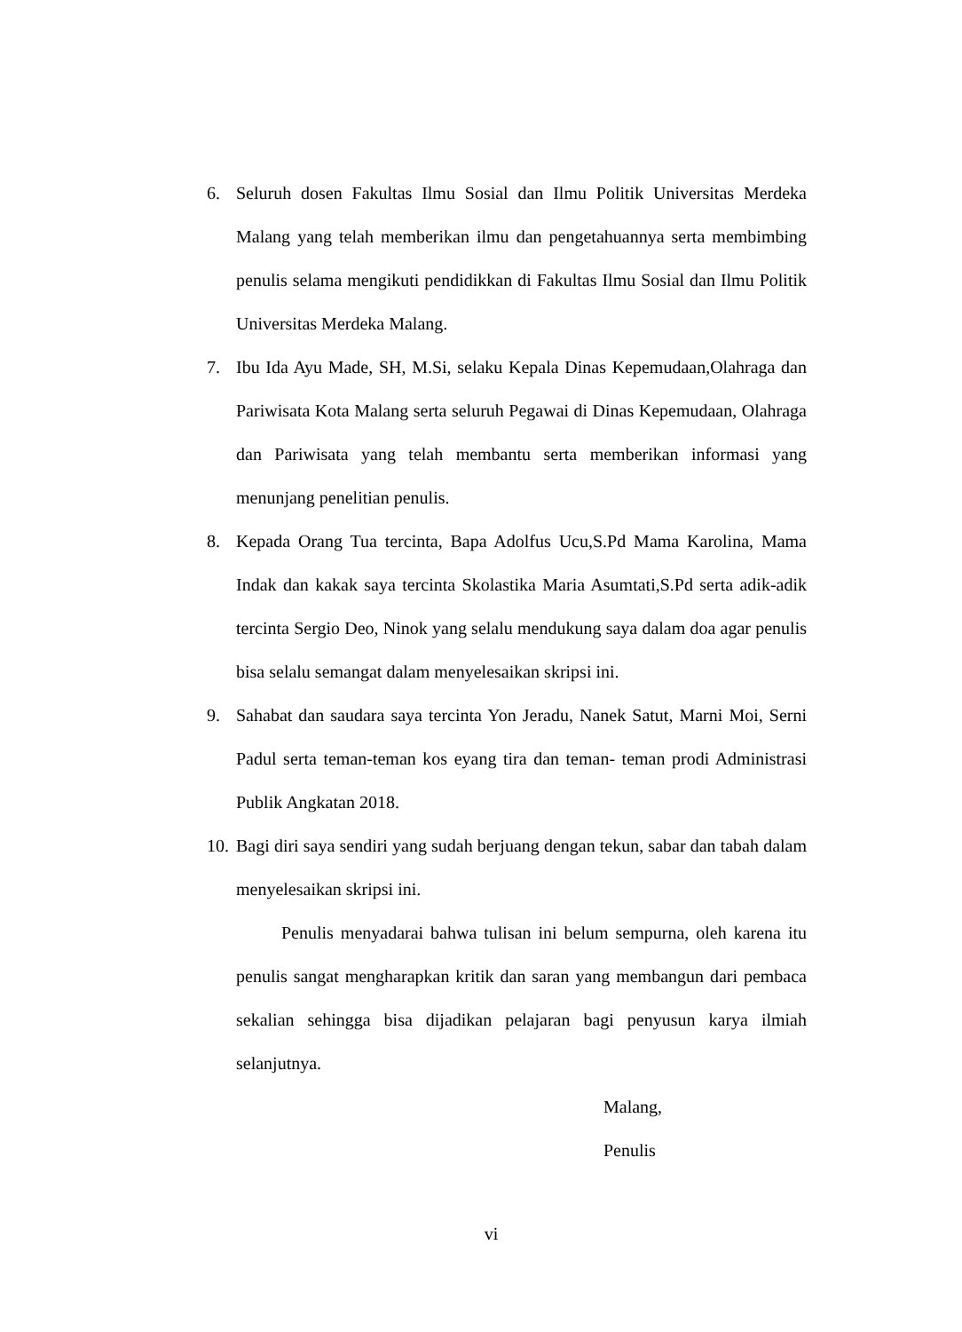6. Seluruh dosen Fakultas Ilmu Sosial dan Ilmu Politik Universitas Merdeka Malang yang telah memberikan ilmu dan pengetahuannya serta membimbing penulis selama mengikuti pendidikkan di Fakultas Ilmu Sosial dan Ilmu Politik Universitas Merdeka Malang.
7. Ibu Ida Ayu Made, SH, M.Si, selaku Kepala Dinas Kepemudaan,Olahraga dan Pariwisata Kota Malang serta seluruh Pegawai di Dinas Kepemudaan, Olahraga dan Pariwisata yang telah membantu serta memberikan informasi yang menunjang penelitian penulis.
8. Kepada Orang Tua tercinta, Bapa Adolfus Ucu,S.Pd Mama Karolina, Mama Indak dan kakak saya tercinta Skolastika Maria Asumtati,S.Pd serta adik-adik tercinta Sergio Deo, Ninok yang selalu mendukung saya dalam doa agar penulis bisa selalu semangat dalam menyelesaikan skripsi ini.
9. Sahabat dan saudara saya tercinta Yon Jeradu, Nanek Satut, Marni Moi, Serni Padul serta teman-teman kos eyang tira dan teman- teman prodi Administrasi Publik Angkatan 2018.
10. Bagi diri saya sendiri yang sudah berjuang dengan tekun, sabar dan tabah dalam menyelesaikan skripsi ini.
Penulis menyadarai bahwa tulisan ini belum sempurna, oleh karena itu penulis sangat mengharapkan kritik dan saran yang membangun dari pembaca sekalian sehingga bisa dijadikan pelajaran bagi penyusun karya ilmiah selanjutnya.
Malang,
Penulis
vi